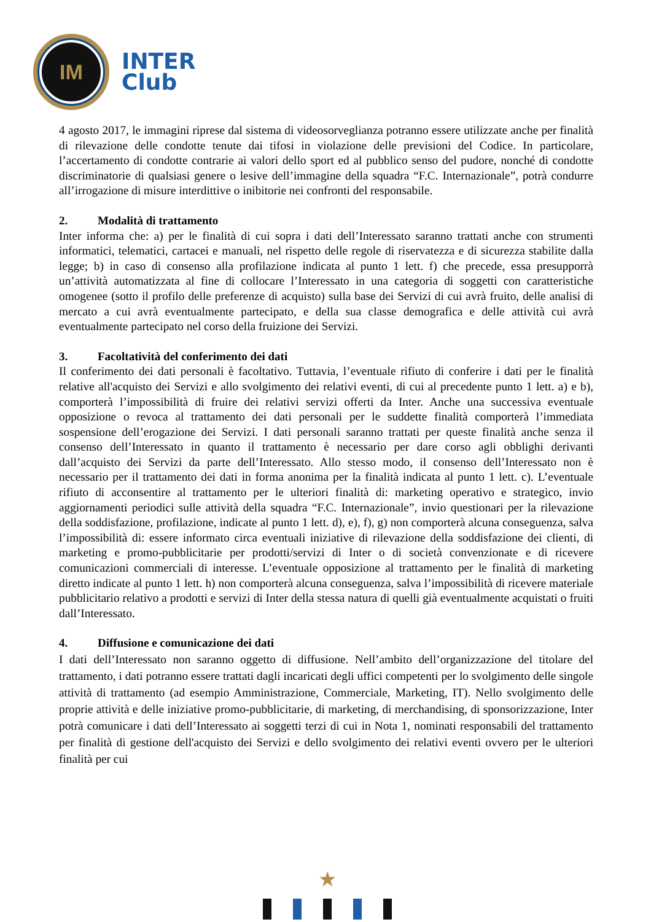IM
INTER
Club
4 agosto 2017, le immagini riprese dal sistema di videosorveglianza potranno essere utilizzate anche per finalità di rilevazione delle condotte tenute dai tifosi in violazione delle previsioni del Codice. In particolare, l’accertamento di condotte contrarie ai valori dello sport ed al pubblico senso del pudore, nonché di condotte discriminatorie di qualsiasi genere o lesive dell’immagine della squadra “F.C. Internazionale”, potrà condurre all’irrogazione di misure interdittive o inibitorie nei confronti del responsabile.
2. Modalità di trattamento
Inter informa che: a) per le finalità di cui sopra i dati dell’Interessato saranno trattati anche con strumenti informatici, telematici, cartacei e manuali, nel rispetto delle regole di riservatezza e di sicurezza stabilite dalla legge; b) in caso di consenso alla profilazione indicata al punto 1 lett. f) che precede, essa presupporrà un’attività automatizzata al fine di collocare l’Interessato in una categoria di soggetti con caratteristiche omogenee (sotto il profilo delle preferenze di acquisto) sulla base dei Servizi di cui avrà fruito, delle analisi di mercato a cui avrà eventualmente partecipato, e della sua classe demografica e delle attività cui avrà eventualmente partecipato nel corso della fruizione dei Servizi.
3. Facoltatività del conferimento dei dati
Il conferimento dei dati personali è facoltativo. Tuttavia, l’eventuale rifiuto di conferire i dati per le finalità relative all'acquisto dei Servizi e allo svolgimento dei relativi eventi, di cui al precedente punto 1 lett. a) e b), comporterà l’impossibilità di fruire dei relativi servizi offerti da Inter. Anche una successiva eventuale opposizione o revoca al trattamento dei dati personali per le suddette finalità comporterà l’immediata sospensione dell’erogazione dei Servizi. I dati personali saranno trattati per queste finalità anche senza il consenso dell’Interessato in quanto il trattamento è necessario per dare corso agli obblighi derivanti dall’acquisto dei Servizi da parte dell’Interessato. Allo stesso modo, il consenso dell’Interessato non è necessario per il trattamento dei dati in forma anonima per la finalità indicata al punto 1 lett. c). L’eventuale rifiuto di acconsentire al trattamento per le ulteriori finalità di: marketing operativo e strategico, invio aggiornamenti periodici sulle attività della squadra “F.C. Internazionale”, invio questionari per la rilevazione della soddisfazione, profilazione, indicate al punto 1 lett. d), e), f), g) non comporterà alcuna conseguenza, salva l’impossibilità di: essere informato circa eventuali iniziative di rilevazione della soddisfazione dei clienti, di marketing e promo-pubblicitarie per prodotti/servizi di Inter o di società convenzionate e di ricevere comunicazioni commerciali di interesse. L’eventuale opposizione al trattamento per le finalità di marketing diretto indicate al punto 1 lett. h) non comporterà alcuna conseguenza, salva l’impossibilità di ricevere materiale pubblicitario relativo a prodotti e servizi di Inter della stessa natura di quelli già eventualmente acquistati o fruiti dall’Interessato.
4. Diffusione e comunicazione dei dati
I dati dell’Interessato non saranno oggetto di diffusione. Nell’ambito dell’organizzazione del titolare del trattamento, i dati potranno essere trattati dagli incaricati degli uffici competenti per lo svolgimento delle singole attività di trattamento (ad esempio Amministrazione, Commerciale, Marketing, IT). Nello svolgimento delle proprie attività e delle iniziative promo-pubblicitarie, di marketing, di merchandising, di sponsorizzazione, Inter potrà comunicare i dati dell’Interessato ai soggetti terzi di cui in Nota 1, nominati responsabili del trattamento per finalità di gestione dell'acquisto dei Servizi e dello svolgimento dei relativi eventi ovvero per le ulteriori finalità per cui
★